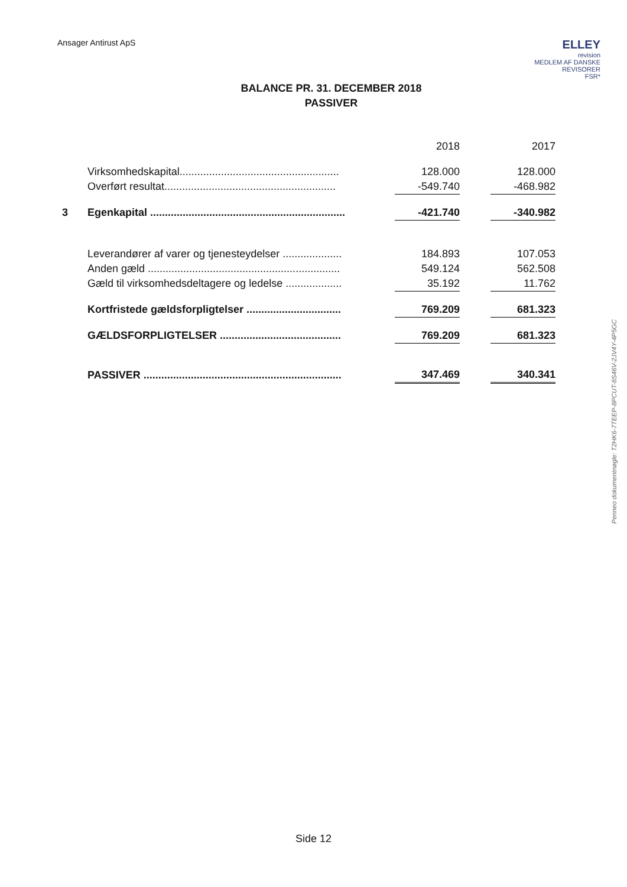Ansager Antirust ApS
ELLEY
revision
MEDLEM AF DANSKE REVISORER
FSR*
BALANCE PR. 31. DECEMBER 2018
PASSIVER
| | | 2018 | | 2017 |
| | Virksomhedskapital...................................................... | 128.000 | | 128.000 |
| | Overført resultat.......................................................... | -549.740 | | -468.982 |
| 3 | Egenkapital .................................................................. | -421.740 | | -340.982 |
| | Leverandører af varer og tjenesteydelser .................... | 184.893 | | 107.053 |
| | Anden gæld ................................................................. | 549.124 | | 562.508 |
| | Gæld til virksomhedsdeltagere og ledelse ................... | 35.192 | | 11.762 |
| | Kortfristede gældsforpligtelser ................................ | 769.209 | | 681.323 |
| | GÆLDSFORPLIGTELSER ......................................... | 769.209 | | 681.323 |
| | PASSIVER ................................................................... | 347.469 | | 340.341 |
Penneo dokumentnøgle: T2HK6-7TEEP-8PCUT-8S46V-2JV4Y-4P5GC
Side 12